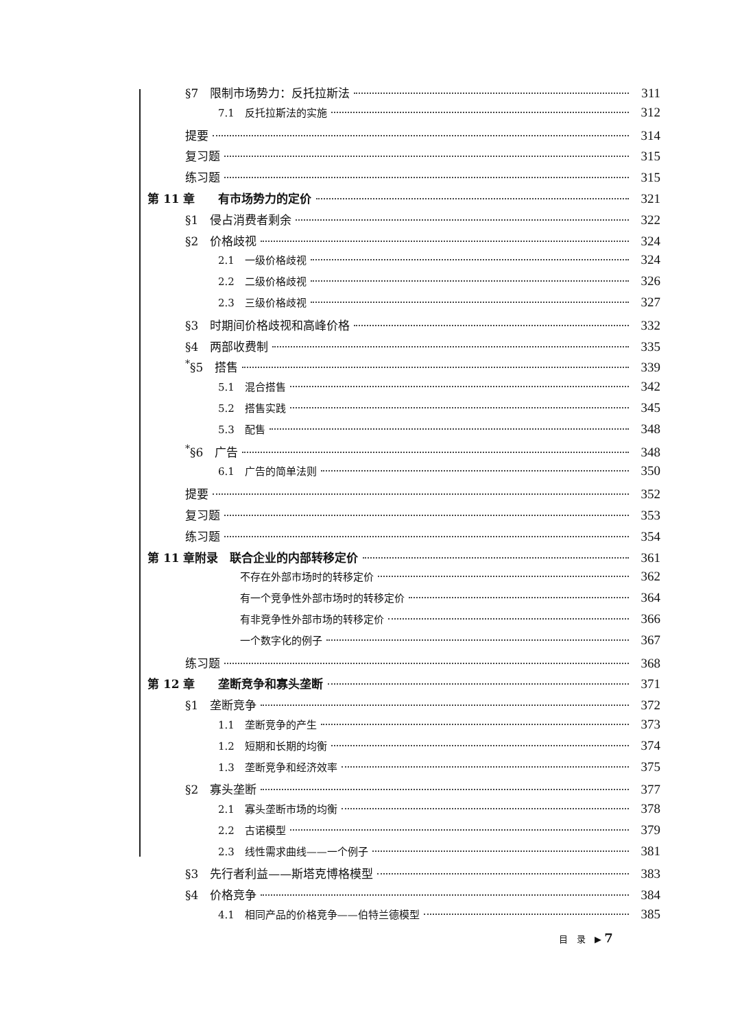§7　限制市场势力：反托拉斯法 311
7.1　反托拉斯法的实施 312
提要 314
复习题 315
练习题 315
第 11 章　　有市场势力的定价 321
§1　侵占消费者剩余 322
§2　价格歧视 324
2.1　一级价格歧视 324
2.2　二级价格歧视 326
2.3　三级价格歧视 327
§3　时期间价格歧视和高峰价格 332
§4　两部收费制 335
<sup>*</sup> §5　搭售 339
5.1　混合搭售 342
5.2　搭售实践 345
5.3　配售 348
<sup>*</sup> §6　广告 348
6.1　广告的简单法则 350
提要 352
复习题 353
练习题 354
第 11 章附录　联合企业的内部转移定价 361
不存在外部市场时的转移定价 362
有一个竞争性外部市场时的转移定价 364
有非竞争性外部市场的转移定价 366
一个数字化的例子 367
练习题 368
第 12 章　　垄断竞争和寡头垄断 371
§1　垄断竞争 372
1.1　垄断竞争的产生 373
1.2　短期和长期的均衡 374
1.3　垄断竞争和经济效率 375
§2　寡头垄断 377
2.1　寡头垄断市场的均衡 378
2.2　古诺模型 379
2.3　线性需求曲线——一个例子 381
§3　先行者利益——斯塔克博格模型 383
§4　价格竞争 384
4.1　相同产品的价格竞争——伯特兰德模型 385
目　录　▶ 7